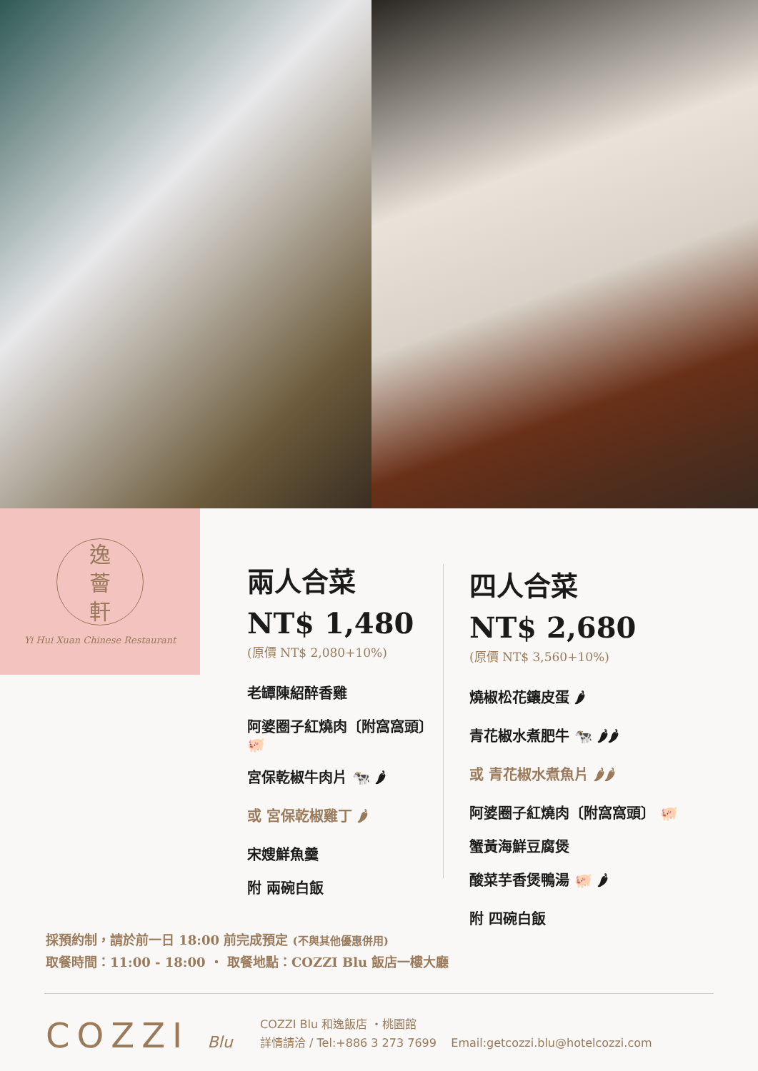逸
薈
軒
Yi Hui Xuan Chinese Restaurant
兩人合菜
NT$ 1,480
(原價 NT$ 2,080+10%)
老罈陳紹醉香雞
阿婆圈子紅燒肉〔附窩窩頭〕 🐖
宮保乾椒牛肉片 🐄 🌶
或 宮保乾椒雞丁 🌶
宋嫂鮮魚羹
附 兩碗白飯
四人合菜
NT$ 2,680
(原價 NT$ 3,560+10%)
燒椒松花鑲皮蛋 🌶
青花椒水煮肥牛 🐄 🌶🌶
或 青花椒水煮魚片 🌶🌶
阿婆圈子紅燒肉〔附窩窩頭〕 🐖
蟹黃海鮮豆腐煲
酸菜芋香煲鴨湯 🐖 🌶
附 四碗白飯
採預約制，請於前一日 18:00 前完成預定 (不與其他優惠併用)
取餐時間：11:00 - 18:00 ・ 取餐地點：COZZI Blu 飯店一樓大廳
COZZI Blu
COZZI Blu 和逸飯店 ・桃園館
詳情請洽 / Tel:+886 3 273 7699 Email:getcozzi.blu@hotelcozzi.com